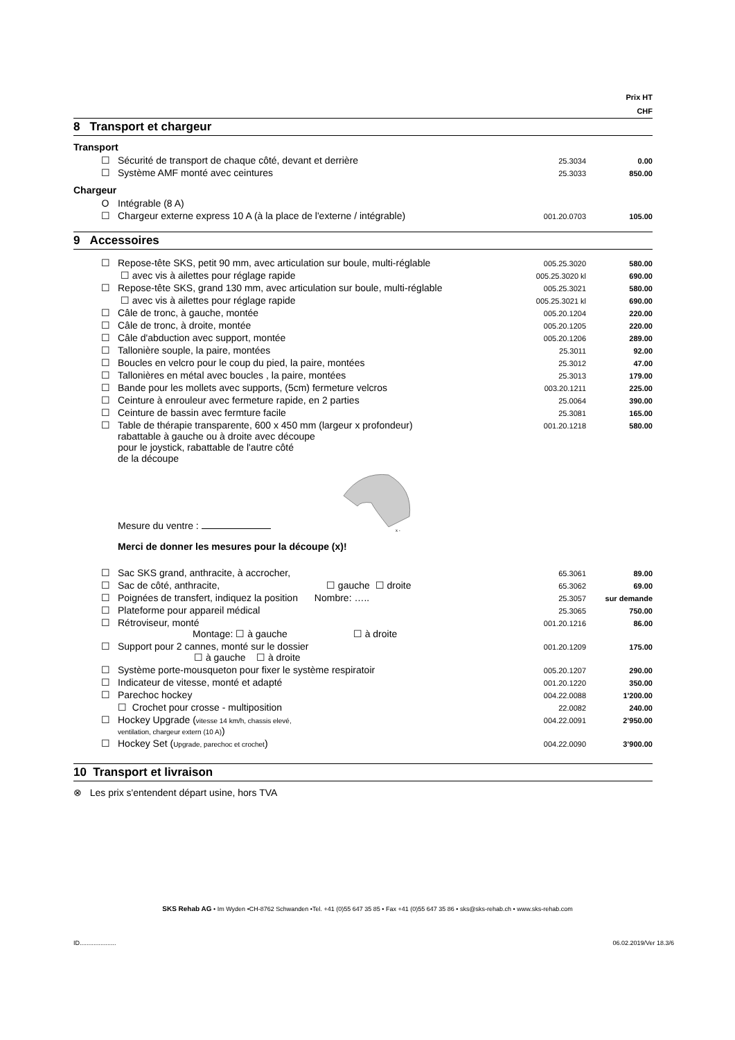Prix HT
CHF
8 Transport et chargeur
Transport
| | ☐ | Sécurité de transport de chaque côté, devant et derrière | 25.3034 | 0.00 |
| | ☐ | Système AMF monté avec ceintures | 25.3033 | 850.00 |
Chargeur
| | O | Intégrable (8 A) | | |
| | ☐ | Chargeur externe express 10 A (à la place de l'externe / intégrable) | 001.20.0703 | 105.00 |
9 Accessoires
| | ☐ | Repose-tête SKS, petit 90 mm, avec articulation sur boule, multi-réglable | 005.25.3020 | 580.00 |
| | | ☐ avec vis à ailettes pour réglage rapide | 005.25.3020 kl | 690.00 |
| | ☐ | Repose-tête SKS, grand 130 mm, avec articulation sur boule, multi-réglable | 005.25.3021 | 580.00 |
| | | ☐ avec vis à ailettes pour réglage rapide | 005.25.3021 kl | 690.00 |
| | ☐ | Câle de tronc, à gauche, montée | 005.20.1204 | 220.00 |
| | ☐ | Câle de tronc, à droite, montée | 005.20.1205 | 220.00 |
| | ☐ | Câle d'abduction avec support, montée | 005.20.1206 | 289.00 |
| | ☐ | Tallonière souple, la paire, montées | 25.3011 | 92.00 |
| | ☐ | Boucles en velcro pour le coup du pied, la paire, montées | 25.3012 | 47.00 |
| | ☐ | Tallonières en métal avec boucles , la paire, montées | 25.3013 | 179.00 |
| | ☐ | Bande pour les mollets avec supports, (5cm) fermeture velcros | 003.20.1211 | 225.00 |
| | ☐ | Ceinture à enrouleur avec fermeture rapide, en 2 parties | 25.0064 | 390.00 |
| | ☐ | Ceinture de bassin avec fermture facile | 25.3081 | 165.00 |
| | ☐ | Table de thérapie transparente, 600 x 450 mm (largeur x profondeur) rabattable à gauche ou à droite avec découpe pour le joystick, rabattable de l'autre côté de la découpe Mesure du ventre : x - Merci de donner les mesures pour la découpe (x)! | 001.20.1218 | 580.00 |
| | ☐ | Sac SKS grand, anthracite, à accrocher, | 65.3061 | 89.00 |
| | ☐ | Sac de côté, anthracite, ☐ gauche ☐ droite | 65.3062 | 69.00 |
| | ☐ | Poignées de transfert, indiquez la position Nombre: ….. | 25.3057 | sur demande |
| | ☐ | Plateforme pour appareil médical | 25.3065 | 750.00 |
| | ☐ | Rétroviseur, monté Montage: ☐ à gauche ☐ à droite | 001.20.1216 | 86.00 |
| | ☐ | Support pour 2 cannes, monté sur le dossier ☐ à gauche ☐ à droite | 001.20.1209 | 175.00 |
| | ☐ | Système porte-mousqueton pour fixer le système respiratoir | 005.20.1207 | 290.00 |
| | ☐ | Indicateur de vitesse, monté et adapté | 001.20.1220 | 350.00 |
| | ☐ | Parechoc hockey | 004.22.0088 | 1'200.00 |
| | | ☐ Crochet pour crosse - multiposition | 22.0082 | 240.00 |
| | ☐ | Hockey Upgrade ( vitesse 14 km/h, chassis elevé, ventilation, chargeur extern (10 A) ) | 004.22.0091 | 2’950.00 |
| | ☐ | Hockey Set ( Upgrade, parechoc et crochet ) | 004.22.0090 | 3’900.00 |
10 Transport et livraison
⊗ Les prix s'entendent départ usine, hors TVA
SKS Rehab AG • Im Wyden •CH-8762 Schwanden •Tel. +41 (0)55 647 35 85 • Fax +41 (0)55 647 35 86 • sks@sks-rehab.ch • www.sks-rehab.com
ID..................... 06.02.2019/Ver 18.3/6